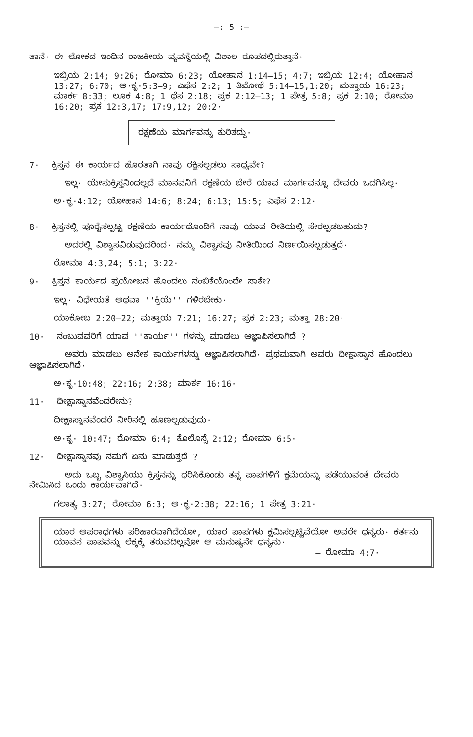—: 5 :—
ತಾನೆ· ಈ ಲೋಕದ ಇಂದಿನ ರಾಜಕೀಯ ವ್ಯವಸ್ಥೆಯಲ್ಲಿ ವಿಶಾಲ ರೂಪದಲ್ಲಿರುತ್ತಾನೆ·
ಇಬ್ರಿಯ 2:14; 9:26; ರೋಮಾ 6:23; ಯೋಹಾನ 1:14—15; 4:7; ಇಬ್ರಿಯ 12:4; ಯೋಹಾನ 13:27; 6:70; ಅ·ಕೃ·5:3—9; ಎಫೆಸ 2:2; 1 ತಿಮೋಥೆ 5:14—15,1:20; ಮತ್ತಾಯ 16:23; ಮಾರ್ಕ 8:33; ಲೂಕ 4:8; 1 ಥೆಸ 2:18; ಪ್ರಕ 2:12—13; 1 ಪೇತ್ರ 5:8; ಪ್ರಕ 2:10; ರೋಮಾ 16:20; ಪ್ರಕ 12:3,17; 17:9,12; 20:2·
ರಕ್ಷಣೆಯ ಮಾರ್ಗವನ್ನು ಕುರಿತದ್ದು·
7· ಕ್ರಿಸ್ತನ ಈ ಕಾರ್ಯದ ಹೊರತಾಗಿ ನಾವು ರಕ್ಷಿಸಲ್ಪಡಲು ಸಾಧ್ಯವೇ?
ಇಲ್ಲ· ಯೇಸುಕ್ರಿಸ್ತನಿಂದಲ್ಲದೆ ಮಾನವನಿಗೆ ರಕ್ಷಣೆಯ ಬೇರೆ ಯಾವ ಮಾರ್ಗವನ್ನೂ ದೇವರು ಒದಗಿಸಿಲ್ಲ·
ಅ·ಕೃ·4:12; ಯೋಹಾನ 14:6; 8:24; 6:13; 15:5; ಎಫೆಸ 2:12·
8· ಕ್ರಿಸ್ತನಲ್ಲಿ ಪೂರೈಸಲ್ಪಟ್ಟ ರಕ್ಷಣೆಯ ಕಾರ್ಯದೊಂದಿಗೆ ನಾವು ಯಾವ ರೀತಿಯಲ್ಲಿ ಸೇರಲ್ಪಡಬಹುದು?
ಅದರಲ್ಲಿ ವಿಶ್ವಾಸವಿಡುವುದರಿಂದ· ನಮ್ಮ ವಿಶ್ವಾಸವು ನೀತಿಯಿಂದ ನಿರ್ಣಯಿಸಲ್ಪಡುತ್ತದೆ·
ರೋಮಾ 4:3,24; 5:1; 3:22·
9· ಕ್ರಿಸ್ತನ ಕಾರ್ಯದ ಪ್ರಯೋಜನ ಹೊಂದಲು ನಂಬಿಕೆಯೊಂದೇ ಸಾಕೇ?
ಇಲ್ಲ· ವಿಧೇಯತೆ ಅಥವಾ ''ಕ್ರಿಯೆ'' ಗಳಿರಬೇಕು·
ಯಾಕೋಬ 2:20—22; ಮತ್ತಾಯ 7:21; 16:27; ಪ್ರಕ 2:23; ಮತ್ತಾ 28:20·
10· ನಂಬುವವರಿಗೆ ಯಾವ ''ಕಾರ್ಯ'' ಗಳನ್ನು ಮಾಡಲು ಆಜ್ಞಾಪಿಸಲಾಗಿದೆ ?
ಅವರು ಮಾಡಲು ಅನೇಕ ಕಾರ್ಯಗಳನ್ನು ಆಜ್ಞಾಪಿಸಲಾಗಿದೆ· ಪ್ರಥಮವಾಗಿ ಅವರು ದೀಕ್ಷಾಸ್ನಾನ ಹೊಂದಲು ಆಜ್ಞಾಪಿಸಲಾಗಿದೆ·
ಅ·ಕೃ·10:48; 22:16; 2:38; ಮಾರ್ಕ 16:16·
11· ದೀಕ್ಷಾಸ್ನಾನವೆಂದರೇನು?
ದೀಕ್ಷಾಸ್ನಾನವೆಂದರೆ ನೀರಿನಲ್ಲಿ ಹೂಣಲ್ಪಡುವುದು·
ಅ·ಕೃ· 10:47; ರೋಮಾ 6:4; ಕೊಲೊಸ್ಸೆ 2:12; ರೋಮಾ 6:5·
12· ದೀಕ್ಷಾಸ್ನಾನವು ನಮಗೆ ಏನು ಮಾಡುತ್ತದೆ ?
ಅದು ಒಬ್ಬ ವಿಶ್ವಾಸಿಯು ಕ್ರಿಸ್ತನನ್ನು ಧರಿಸಿಕೊಂಡು ತನ್ನ ಪಾಪಗಳಿಗೆ ಕ್ಷಮೆಯನ್ನು ಪಡೆಯುವಂತೆ ದೇವರು ನೇಮಿಸಿದ ಒಂದು ಕಾರ್ಯವಾಗಿದೆ·
ಗಲಾತ್ಯ 3:27; ರೋಮಾ 6:3; ಅ·ಕೃ·2:38; 22:16; 1 ಪೇತ್ರ 3:21·
ಯಾರ ಅಪರಾಧಗಳು ಪರಿಹಾರವಾಗಿದೆಯೋ, ಯಾರ ಪಾಪಗಳು ಕ್ಷಮಿಸಲ್ಪಟ್ಟಿವೆಯೋ ಅವರೇ ಧನ್ಯರು· ಕರ್ತನು ಯಾವನ ಪಾಪವನ್ನು ಲೆಕ್ಕಕ್ಕೆ ತರುವದಿಲ್ಲವೋ ಆ ಮನುಷ್ಯನೇ ಧನ್ಯನು·
— ರೋಮಾ 4:7·